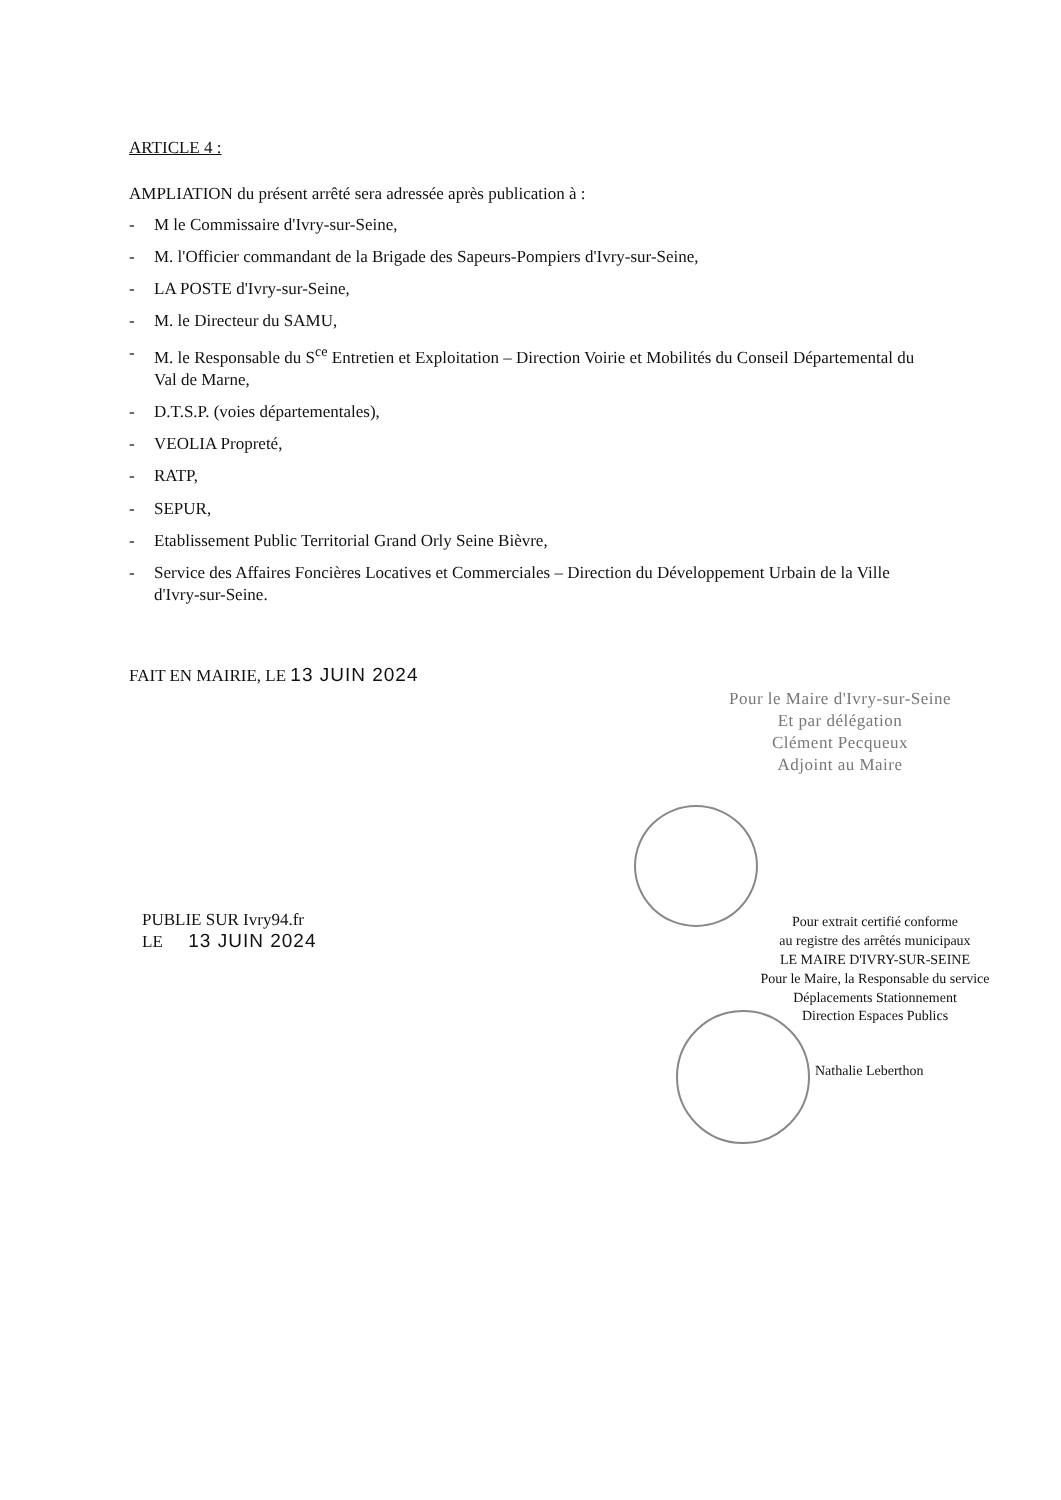ARTICLE 4 :
AMPLIATION du présent arrêté sera adressée après publication à :
- M le Commissaire d'Ivry-sur-Seine,
- M. l'Officier commandant de la Brigade des Sapeurs-Pompiers d'Ivry-sur-Seine,
- LA POSTE d'Ivry-sur-Seine,
- M. le Directeur du SAMU,
- M. le Responsable du S<sup>ce</sup> Entretien et Exploitation – Direction Voirie et Mobilités du Conseil Départemental du Val de Marne,
- D.T.S.P. (voies départementales),
- VEOLIA Propreté,
- RATP,
- SEPUR,
- Etablissement Public Territorial Grand Orly Seine Bièvre,
- Service des Affaires Foncières Locatives et Commerciales – Direction du Développement Urbain de la Ville d'Ivry-sur-Seine.
FAIT EN MAIRIE, LE 13 JUIN 2024
Pour le Maire d'Ivry-sur-Seine
Et par délégation
Clément Pecqueux
Adjoint au Maire
PUBLIE SUR Ivry94.fr
LE 13 JUIN 2024
Pour extrait certifié conforme
au registre des arrêtés municipaux
LE MAIRE D'IVRY-SUR-SEINE
Pour le Maire, la Responsable du service
Déplacements Stationnement
Direction Espaces Publics
Nathalie Leberthon